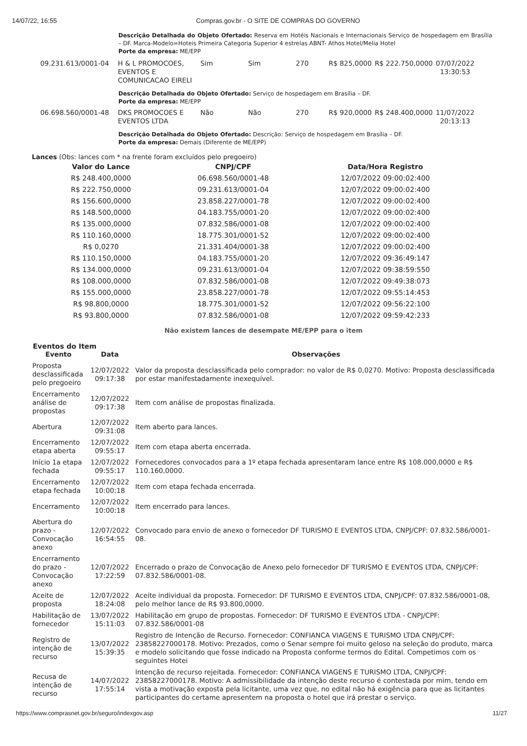14/07/22, 16:55 Compras.gov.br - O SITE DE COMPRAS DO GOVERNO
Descrição Detalhada do Objeto Ofertado: Reserva em Hotéis Nacionais e Internacionais Serviço de hospedagem em Brasília – DF. Marca-Modelo=Hoteis Primeira Categoria Superior 4 estrelas ABNT- Athos Hotel/Melia Hotel
Porte da empresa: ME/EPP
| 09.231.613/0001-04 | H & L PROMOCOES, EVENTOS E COMUNICACAO EIRELI | Sim | Sim | 270 | R$ 825,0000 | R$ 222.750,0000 | 07/07/2022 13:30:53 |
Descrição Detalhada do Objeto Ofertado: Serviço de hospedagem em Brasília – DF.
Porte da empresa: ME/EPP
| 06.698.560/0001-48 | DKS PROMOCOES E EVENTOS LTDA | Não | Não | 270 | R$ 920,0000 | R$ 248.400,0000 | 11/07/2022 20:13:13 |
Descrição Detalhada do Objeto Ofertado: Descrição: Serviço de hospedagem em Brasília – DF.
Porte da empresa: Demais (Diferente de ME/EPP)
Lances (Obs: lances com * na frente foram excluídos pelo pregoeiro)
| Valor do Lance | CNPJ/CPF | Data/Hora Registro |
| --- | --- | --- |
| R$ 248.400,0000 | 06.698.560/0001-48 | 12/07/2022 09:00:02:400 |
| R$ 222.750,0000 | 09.231.613/0001-04 | 12/07/2022 09:00:02:400 |
| R$ 156.600,0000 | 23.858.227/0001-78 | 12/07/2022 09:00:02:400 |
| R$ 148.500,0000 | 04.183.755/0001-20 | 12/07/2022 09:00:02:400 |
| R$ 135.000,0000 | 07.832.586/0001-08 | 12/07/2022 09:00:02:400 |
| R$ 110.160,0000 | 18.775.301/0001-52 | 12/07/2022 09:00:02:400 |
| R$ 0,0270 | 21.331.404/0001-38 | 12/07/2022 09:00:02:400 |
| R$ 110.150,0000 | 04.183.755/0001-20 | 12/07/2022 09:36:49:147 |
| R$ 134.000,0000 | 09.231.613/0001-04 | 12/07/2022 09:38:59:550 |
| R$ 108.000,0000 | 07.832.586/0001-08 | 12/07/2022 09:49:38:073 |
| R$ 155.000,0000 | 23.858.227/0001-78 | 12/07/2022 09:55:14:453 |
| R$ 98.800,0000 | 18.775.301/0001-52 | 12/07/2022 09:56:22:100 |
| R$ 93.800,0000 | 07.832.586/0001-08 | 12/07/2022 09:59:42:233 |
Não existem lances de desempate ME/EPP para o item
Eventos do Item
| Evento | Data | Observações |
| --- | --- | --- |
| Proposta desclassificada pelo pregoeiro | 12/07/2022 09:17:38 | Valor da proposta desclassificada pelo comprador: no valor de R$ 0,0270. Motivo: Proposta desclassificada por estar manifestadamente inexequível. |
| Encerramento análise de propostas | 12/07/2022 09:17:38 | Item com análise de propostas finalizada. |
| Abertura | 12/07/2022 09:31:08 | Item aberto para lances. |
| Encerramento etapa aberta | 12/07/2022 09:55:17 | Item com etapa aberta encerrada. |
| Início 1a etapa fechada | 12/07/2022 09:55:17 | Fornecedores convocados para a 1º etapa fechada apresentaram lance entre R$ 108.000,0000 e R$ 110.160,0000. |
| Encerramento etapa fechada | 12/07/2022 10:00:18 | Item com etapa fechada encerrada. |
| Encerramento | 12/07/2022 10:00:18 | Item encerrado para lances. |
| Abertura do prazo - Convocação anexo | 12/07/2022 16:54:55 | Convocado para envio de anexo o fornecedor DF TURISMO E EVENTOS LTDA, CNPJ/CPF: 07.832.586/0001-08. |
| Encerramento do prazo - Convocação anexo | 12/07/2022 17:22:59 | Encerrado o prazo de Convocação de Anexo pelo fornecedor DF TURISMO E EVENTOS LTDA, CNPJ/CPF: 07.832.586/0001-08. |
| Aceite de proposta | 12/07/2022 18:24:08 | Aceite individual da proposta. Fornecedor: DF TURISMO E EVENTOS LTDA, CNPJ/CPF: 07.832.586/0001-08, pelo melhor lance de R$ 93.800,0000. |
| Habilitação de fornecedor | 13/07/2022 15:11:03 | Habilitação em grupo de propostas. Fornecedor: DF TURISMO E EVENTOS LTDA - CNPJ/CPF: 07.832.586/0001-08 |
| Registro de intenção de recurso | 13/07/2022 15:39:35 | Registro de Intenção de Recurso. Fornecedor: CONFIANCA VIAGENS E TURISMO LTDA CNPJ/CPF: 23858227000178. Motivo: Prezados, como o Senar sempre foi muito geloso na seleção do produto, marca e modelo solicitando que fosse indicado na Proposta conforme termos do Edital. Competimos com os seguintes Hotei |
| Recusa de intenção de recurso | 14/07/2022 17:55:14 | Intenção de recurso rejeitada. Fornecedor: CONFIANCA VIAGENS E TURISMO LTDA, CNPJ/CPF: 23858227000178. Motivo: A admissibilidade da intenção deste recurso é contestada por mim, tendo em vista a motivação exposta pela licitante, uma vez que, no edital não há exigência para que as licitantes participantes do certame apresentem na proposta o hotel que irá prestar o serviço. |
https://www.comprasnet.gov.br/seguro/indexgov.asp 11/27